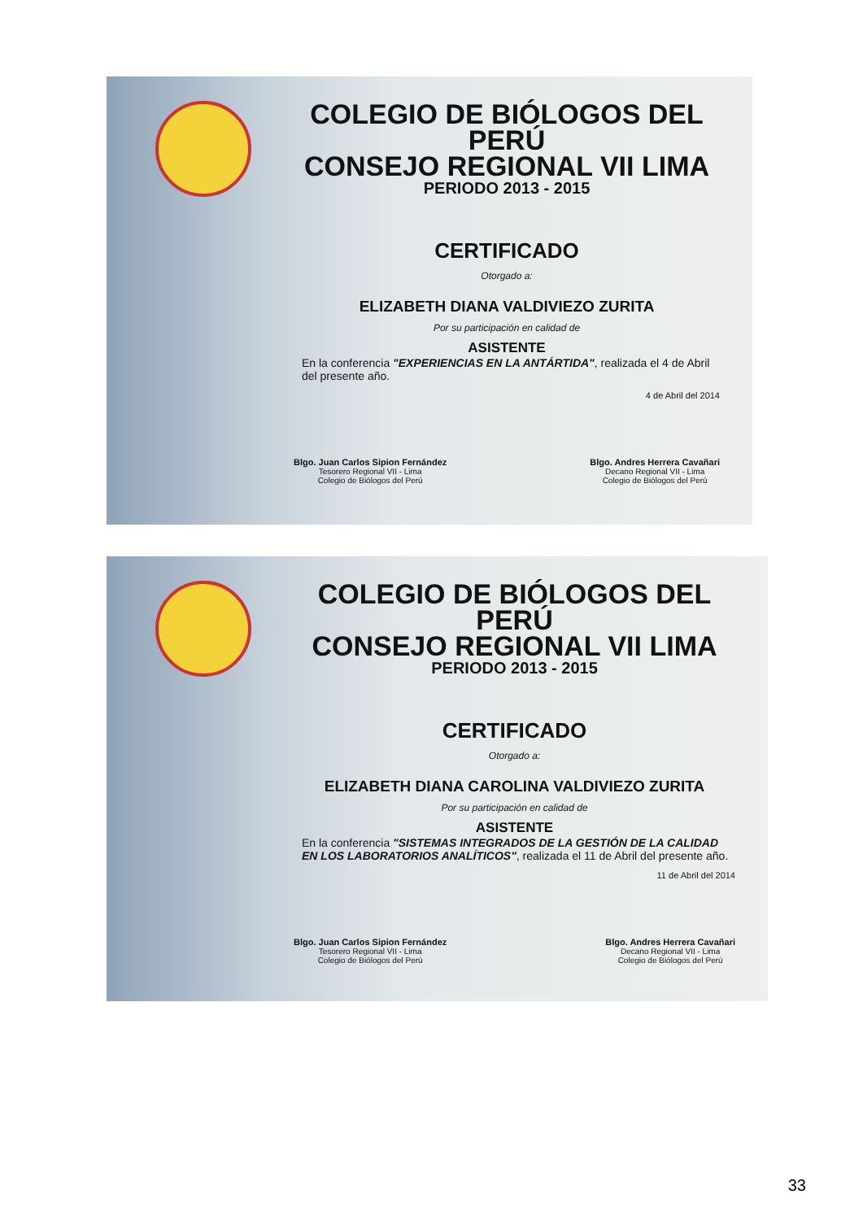COLEGIO DE BIÓLOGOS DEL PERÚ
CONSEJO REGIONAL VII LIMA
PERIODO 2013 - 2015
CERTIFICADO
Otorgado a:
ELIZABETH DIANA VALDIVIEZO ZURITA
Por su participación en calidad de
ASISTENTE
En la conferencia "EXPERIENCIAS EN LA ANTÁRTIDA", realizada el 4 de Abril del presente año.
4 de Abril del 2014
Blgo. Juan Carlos Sipion Fernández
Tesorero Regional VII - Lima
Colegio de Biólogos del Perú
Blgo. Andres Herrera Cavañari
Decano Regional VII - Lima
Colegio de Biólogos del Perú
COLEGIO DE BIÓLOGOS DEL PERÚ
CONSEJO REGIONAL VII LIMA
PERIODO 2013 - 2015
CERTIFICADO
Otorgado a:
ELIZABETH DIANA CAROLINA VALDIVIEZO ZURITA
Por su participación en calidad de
ASISTENTE
En la conferencia "SISTEMAS INTEGRADOS DE LA GESTIÓN DE LA CALIDAD EN LOS LABORATORIOS ANALÍTICOS", realizada el 11 de Abril del presente año.
11 de Abril del 2014
Blgo. Juan Carlos Sipion Fernández
Tesorero Regional VII - Lima
Colegio de Biólogos del Perú
Blgo. Andres Herrera Cavañari
Decano Regional VII - Lima
Colegio de Biólogos del Perú
33